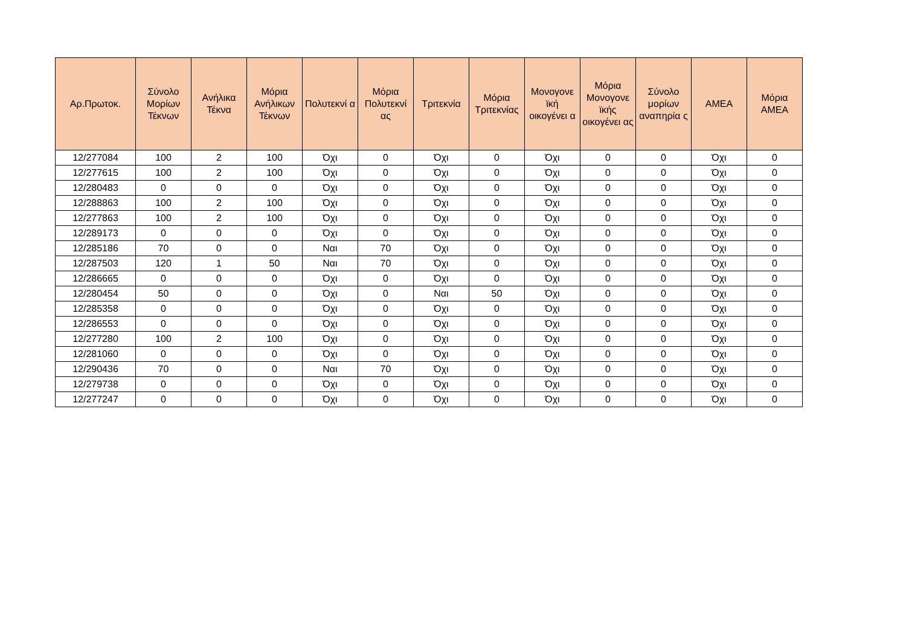| Αρ.Πρωτοκ. | Σύνολο Μορίων Τέκνων | Ανήλικα Τέκνα | Μόρια Ανήλικων Τέκνων | Πολυτεκνί α | Μόρια Πολυτεκνί ας | Τριτεκνία | Μόρια Τριτεκνίας | Μονογονε ϊκή οικογένει α | Μόρια Μονογονε ϊκής οικογένει ας | Σύνολο μορίων αναπηρία ς | ΑΜΕΑ | Μόρια ΑΜΕΑ |
| --- | --- | --- | --- | --- | --- | --- | --- | --- | --- | --- | --- | --- |
| 12/277084 | 100 | 2 | 100 | Όχι | 0 | Όχι | 0 | Όχι | 0 | 0 | Όχι | 0 |
| 12/277615 | 100 | 2 | 100 | Όχι | 0 | Όχι | 0 | Όχι | 0 | 0 | Όχι | 0 |
| 12/280483 | 0 | 0 | 0 | Όχι | 0 | Όχι | 0 | Όχι | 0 | 0 | Όχι | 0 |
| 12/288863 | 100 | 2 | 100 | Όχι | 0 | Όχι | 0 | Όχι | 0 | 0 | Όχι | 0 |
| 12/277863 | 100 | 2 | 100 | Όχι | 0 | Όχι | 0 | Όχι | 0 | 0 | Όχι | 0 |
| 12/289173 | 0 | 0 | 0 | Όχι | 0 | Όχι | 0 | Όχι | 0 | 0 | Όχι | 0 |
| 12/285186 | 70 | 0 | 0 | Ναι | 70 | Όχι | 0 | Όχι | 0 | 0 | Όχι | 0 |
| 12/287503 | 120 | 1 | 50 | Ναι | 70 | Όχι | 0 | Όχι | 0 | 0 | Όχι | 0 |
| 12/286665 | 0 | 0 | 0 | Όχι | 0 | Όχι | 0 | Όχι | 0 | 0 | Όχι | 0 |
| 12/280454 | 50 | 0 | 0 | Όχι | 0 | Ναι | 50 | Όχι | 0 | 0 | Όχι | 0 |
| 12/285358 | 0 | 0 | 0 | Όχι | 0 | Όχι | 0 | Όχι | 0 | 0 | Όχι | 0 |
| 12/286553 | 0 | 0 | 0 | Όχι | 0 | Όχι | 0 | Όχι | 0 | 0 | Όχι | 0 |
| 12/277280 | 100 | 2 | 100 | Όχι | 0 | Όχι | 0 | Όχι | 0 | 0 | Όχι | 0 |
| 12/281060 | 0 | 0 | 0 | Όχι | 0 | Όχι | 0 | Όχι | 0 | 0 | Όχι | 0 |
| 12/290436 | 70 | 0 | 0 | Ναι | 70 | Όχι | 0 | Όχι | 0 | 0 | Όχι | 0 |
| 12/279738 | 0 | 0 | 0 | Όχι | 0 | Όχι | 0 | Όχι | 0 | 0 | Όχι | 0 |
| 12/277247 | 0 | 0 | 0 | Όχι | 0 | Όχι | 0 | Όχι | 0 | 0 | Όχι | 0 |